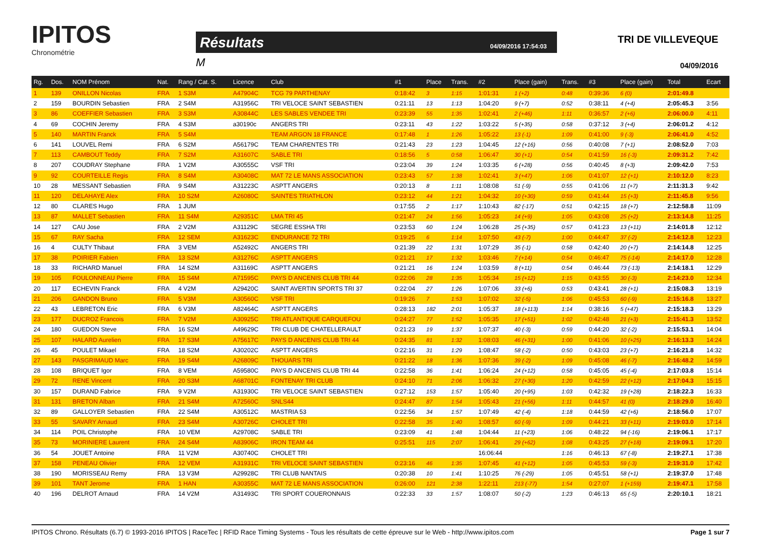IPITOS
Chronométrie
Résultats 04/09/2016 17:54:03
M
TRI DE VILLEVEQUE
04/09/2016
| Rg. | Dos. | NOM Prénom | Nat. | Rang / Cat. S. | Licence | Club | #1 | Place | Trans. | #2 | Place (gain) | Trans. | #3 | Place (gain) | Total | Ecart |
| --- | --- | --- | --- | --- | --- | --- | --- | --- | --- | --- | --- | --- | --- | --- | --- | --- |
| 1 | 139 | ONILLON Nicolas | FRA | 1 S3M | A47904C | TCG 79 PARTHENAY | 0:18:42 | 3 | 1:15 | 1:01:31 | 1 (+2) | 0:48 | 0:39:36 | 6 (0) | 2:01:49.8 | |
| 2 | 159 | BOURDIN Sebastien | FRA | 2 S4M | A31956C | TRI VELOCE SAINT SEBASTIEN | 0:21:11 | 13 | 1:13 | 1:04:20 | 9 (+7) | 0:52 | 0:38:11 | 4 (+4) | 2:05:45.3 | 3:56 |
| 3 | 86 | COEFFIER Sebastien | FRA | 3 S3M | A30844C | LES SABLES VENDEE TRI | 0:23:39 | 55 | 1:35 | 1:02:41 | 2 (+46) | 1:11 | 0:36:57 | 2 (+6) | 2:06:00.0 | 4:11 |
| 4 | 69 | COCHIN Jeremy | FRA | 4 S3M | a30190c | ANGERS TRI | 0:23:11 | 43 | 1:22 | 1:03:22 | 5 (+35) | 0:58 | 0:37:12 | 3 (+4) | 2:06:01.2 | 4:12 |
| 5 | 140 | MARTIN Franck | FRA | 5 S4M | | TEAM ARGON 18 FRANCE | 0:17:48 | 1 | 1:26 | 1:05:22 | 13 (-1) | 1:09 | 0:41:00 | 9 (-3) | 2:06:41.0 | 4:52 |
| 6 | 141 | LOUVEL Remi | FRA | 6 S2M | A56179C | TEAM CHARENTES TRI | 0:21:43 | 23 | 1:23 | 1:04:45 | 12 (+16) | 0:56 | 0:40:08 | 7 (+1) | 2:08:52.0 | 7:03 |
| 7 | 113 | CAMBOUT Teddy | FRA | 7 S2M | A31607C | SABLE TRI | 0:18:56 | 5 | 0:58 | 1:06:47 | 30 (+1) | 0:54 | 0:41:59 | 16 (-3) | 2:09:31.2 | 7:42 |
| 8 | 207 | COUDRAY Stephane | FRA | 1 V2M | A30555C | VSF TRI | 0:23:04 | 39 | 1:24 | 1:03:35 | 6 (+28) | 0:56 | 0:40:45 | 8 (+3) | 2:09:42.0 | 7:53 |
| 9 | 92 | COURTEILLE Regis | FRA | 8 S4M | A30408C | MAT 72 LE MANS ASSOCIATION | 0:23:43 | 57 | 1:38 | 1:02:41 | 3 (+47) | 1:06 | 0:41:07 | 12 (+1) | 2:10:12.0 | 8:23 |
| 10 | 28 | MESSANT Sebastien | FRA | 9 S4M | A31223C | ASPTT ANGERS | 0:20:13 | 8 | 1:11 | 1:08:08 | 51 (-9) | 0:55 | 0:41:06 | 11 (+7) | 2:11:31.3 | 9:42 |
| 11 | 120 | DELAHAYE Alex | FRA | 10 S2M | A26080C | SAINTES TRIATHLON | 0:23:12 | 44 | 1:21 | 1:04:32 | 10 (+30) | 0:59 | 0:41:44 | 15 (+3) | 2:11:45.8 | 9:56 |
| 12 | 80 | CLARES Hugo | FRA | 1 JUM | | | 0:17:55 | 2 | 1:17 | 1:10:43 | 82 (-17) | 0:51 | 0:42:15 | 18 (+7) | 2:12:58.8 | 11:09 |
| 13 | 87 | MALLET Sebastien | FRA | 11 S4M | A29351C | LMA TRI 45 | 0:21:47 | 24 | 1:56 | 1:05:23 | 14 (+9) | 1:05 | 0:43:08 | 25 (+2) | 2:13:14.8 | 11:25 |
| 14 | 127 | CAU Jose | FRA | 2 V2M | A31129C | SEGRE ESSHA TRI | 0:23:53 | 60 | 1:24 | 1:06:28 | 25 (+35) | 0:57 | 0:41:23 | 13 (+11) | 2:14:01.8 | 12:12 |
| 15 | 67 | RAY Sacha | FRA | 12 SEM | A31623C | ENDURANCE 72 TRI | 0:19:25 | 6 | 1:14 | 1:07:50 | 43 (-7) | 1:00 | 0:44:47 | 37 (-2) | 2:14:12.8 | 12:23 |
| 16 | 4 | CULTY Thibaut | FRA | 3 VEM | A52492C | ANGERS TRI | 0:21:39 | 22 | 1:31 | 1:07:29 | 35 (-1) | 0:58 | 0:42:40 | 20 (+7) | 2:14:14.8 | 12:25 |
| 17 | 38 | POIRIER Fabien | FRA | 13 S2M | A31276C | ASPTT ANGERS | 0:21:21 | 17 | 1:32 | 1:03:46 | 7 (+14) | 0:54 | 0:46:47 | 75 (-14) | 2:14:17.0 | 12:28 |
| 18 | 33 | RICHARD Manuel | FRA | 14 S2M | A31169C | ASPTT ANGERS | 0:21:21 | 16 | 1:24 | 1:03:59 | 8 (+11) | 0:54 | 0:46:44 | 73 (-13) | 2:14:18.1 | 12:29 |
| 19 | 105 | FOULONNEAU Pierre | FRA | 15 S4M | A71595C | PAYS D ANCENIS CLUB TRI 44 | 0:22:06 | 28 | 1:35 | 1:05:34 | 15 (+12) | 1:15 | 0:43:55 | 30 (-3) | 2:14:23.0 | 12:34 |
| 20 | 117 | ECHEVIN Franck | FRA | 4 V2M | A29420C | SAINT AVERTIN SPORTS TRI 37 | 0:22:04 | 27 | 1:26 | 1:07:06 | 33 (+6) | 0:53 | 0:43:41 | 28 (+1) | 2:15:08.3 | 13:19 |
| 21 | 206 | GANDON Bruno | FRA | 5 V3M | A30560C | VSF TRI | 0:19:26 | 7 | 1:53 | 1:07:02 | 32 (-5) | 1:06 | 0:45:53 | 60 (-9) | 2:15:16.8 | 13:27 |
| 22 | 43 | LEBRETON Eric | FRA | 6 V3M | A82464C | ASPTT ANGERS | 0:28:13 | 182 | 2:01 | 1:05:37 | 18 (+113) | 1:14 | 0:38:16 | 5 (+47) | 2:15:18.3 | 13:29 |
| 23 | 177 | DUCROZ Francois | FRA | 7 V2M | A30925C | TRI ATLANTIQUE CARQUEFOU | 0:24:27 | 77 | 1:52 | 1:05:35 | 17 (+51) | 1:02 | 0:42:48 | 21 (+3) | 2:15:41.3 | 13:52 |
| 24 | 180 | GUEDON Steve | FRA | 16 S2M | A49629C | TRI CLUB DE CHATELLERAULT | 0:21:23 | 19 | 1:37 | 1:07:37 | 40 (-3) | 0:59 | 0:44:20 | 32 (-2) | 2:15:53.1 | 14:04 |
| 25 | 107 | HALARD Aurelien | FRA | 17 S3M | A75617C | PAYS D ANCENIS CLUB TRI 44 | 0:24:35 | 81 | 1:32 | 1:08:03 | 46 (+31) | 1:00 | 0:41:06 | 10 (+25) | 2:16:13.3 | 14:24 |
| 26 | 45 | POULET Mikael | FRA | 18 S2M | A30202C | ASPTT ANGERS | 0:22:16 | 31 | 1:29 | 1:08:47 | 58 (-2) | 0:50 | 0:43:03 | 23 (+7) | 2:16:21.8 | 14:32 |
| 27 | 143 | PASGRIMAUD Marc | FRA | 19 S4M | A26809C | THOUARS TRI | 0:21:22 | 18 | 1:36 | 1:07:36 | 39 (-2) | 1:09 | 0:45:08 | 46 (-7) | 2:16:48.2 | 14:59 |
| 28 | 108 | BRIQUET Igor | FRA | 8 VEM | A59580C | PAYS D ANCENIS CLUB TRI 44 | 0:22:58 | 36 | 1:41 | 1:06:24 | 24 (+12) | 0:58 | 0:45:05 | 45 (-4) | 2:17:03.8 | 15:14 |
| 29 | 72 | RENE Vincent | FRA | 20 S3M | A68701C | FONTENAY TRI CLUB | 0:24:10 | 71 | 2:06 | 1:06:32 | 27 (+30) | 1:20 | 0:42:59 | 22 (+12) | 2:17:04.3 | 15:15 |
| 30 | 157 | DURAND Fabrice | FRA | 9 V2M | A31930C | TRI VELOCE SAINT SEBASTIEN | 0:27:12 | 153 | 1:57 | 1:05:40 | 20 (+95) | 1:03 | 0:42:32 | 19 (+28) | 2:18:22.3 | 16:33 |
| 31 | 131 | BRETON Alban | FRA | 21 S4M | A72560C | SNLS44 | 0:24:47 | 87 | 1:54 | 1:05:43 | 21 (+56) | 1:11 | 0:44:57 | 41 (0) | 2:18:29.0 | 16:40 |
| 32 | 89 | GALLOYER Sebastien | FRA | 22 S4M | A30512C | MASTRIA 53 | 0:22:56 | 34 | 1:57 | 1:07:49 | 42 (-4) | 1:18 | 0:44:59 | 42 (+6) | 2:18:56.0 | 17:07 |
| 33 | 55 | SAVARY Arnaud | FRA | 23 S4M | A30726C | CHOLET TRI | 0:22:58 | 35 | 1:40 | 1:08:57 | 60 (-9) | 1:09 | 0:44:21 | 33 (+11) | 2:19:03.0 | 17:14 |
| 34 | 114 | POIL Christophe | FRA | 10 VEM | A29708C | SABLE TRI | 0:23:09 | 41 | 1:48 | 1:04:44 | 11 (+23) | 1:06 | 0:48:22 | 94 (-16) | 2:19:06.1 | 17:17 |
| 35 | 73 | MORINIERE Laurent | FRA | 24 S4M | A83906C | IRON TEAM 44 | 0:25:51 | 115 | 2:07 | 1:06:41 | 29 (+62) | 1:08 | 0:43:25 | 27 (+18) | 2:19:09.1 | 17:20 |
| 36 | 54 | JOUET Antoine | FRA | 11 V2M | A30740C | CHOLET TRI | | | | 16:06:44 | | 1:16 | 0:46:13 | 67 (-8) | 2:19:27.1 | 17:38 |
| 37 | 158 | PENEAU Olivier | FRA | 12 VEM | A31931C | TRI VELOCE SAINT SEBASTIEN | 0:23:16 | 46 | 1:35 | 1:07:45 | 41 (+12) | 1:05 | 0:45:53 | 59 (-3) | 2:19:31.0 | 17:42 |
| 38 | 190 | MORISSEAU Remy | FRA | 13 V3M | A29928C | TRI CLUB NANTAIS | 0:20:38 | 10 | 1:41 | 1:10:25 | 76 (-29) | 1:05 | 0:45:51 | 58 (+1) | 2:19:37.0 | 17:48 |
| 39 | 101 | TANT Jerome | FRA | 1 HAN | A30355C | MAT 72 LE MANS ASSOCIATION | 0:26:00 | 121 | 2:38 | 1:22:11 | 213 (-77) | 1:54 | 0:27:07 | 1 (+159) | 2:19:47.1 | 17:58 |
| 40 | 196 | DELROT Arnaud | FRA | 14 V2M | A31493C | TRI SPORT COUERONNAIS | 0:22:33 | 33 | 1:57 | 1:08:07 | 50 (-2) | 1:23 | 0:46:13 | 65 (-5) | 2:20:10.1 | 18:21 |
IPITOS Chrono. Résultats (6.7) © 1993-2016 IPITOS | RaceTec | RFID Race Timing Systems - Tous les résultats de cette épreuve sur le Web - http://www.ipitos.com Page 1 sur 7